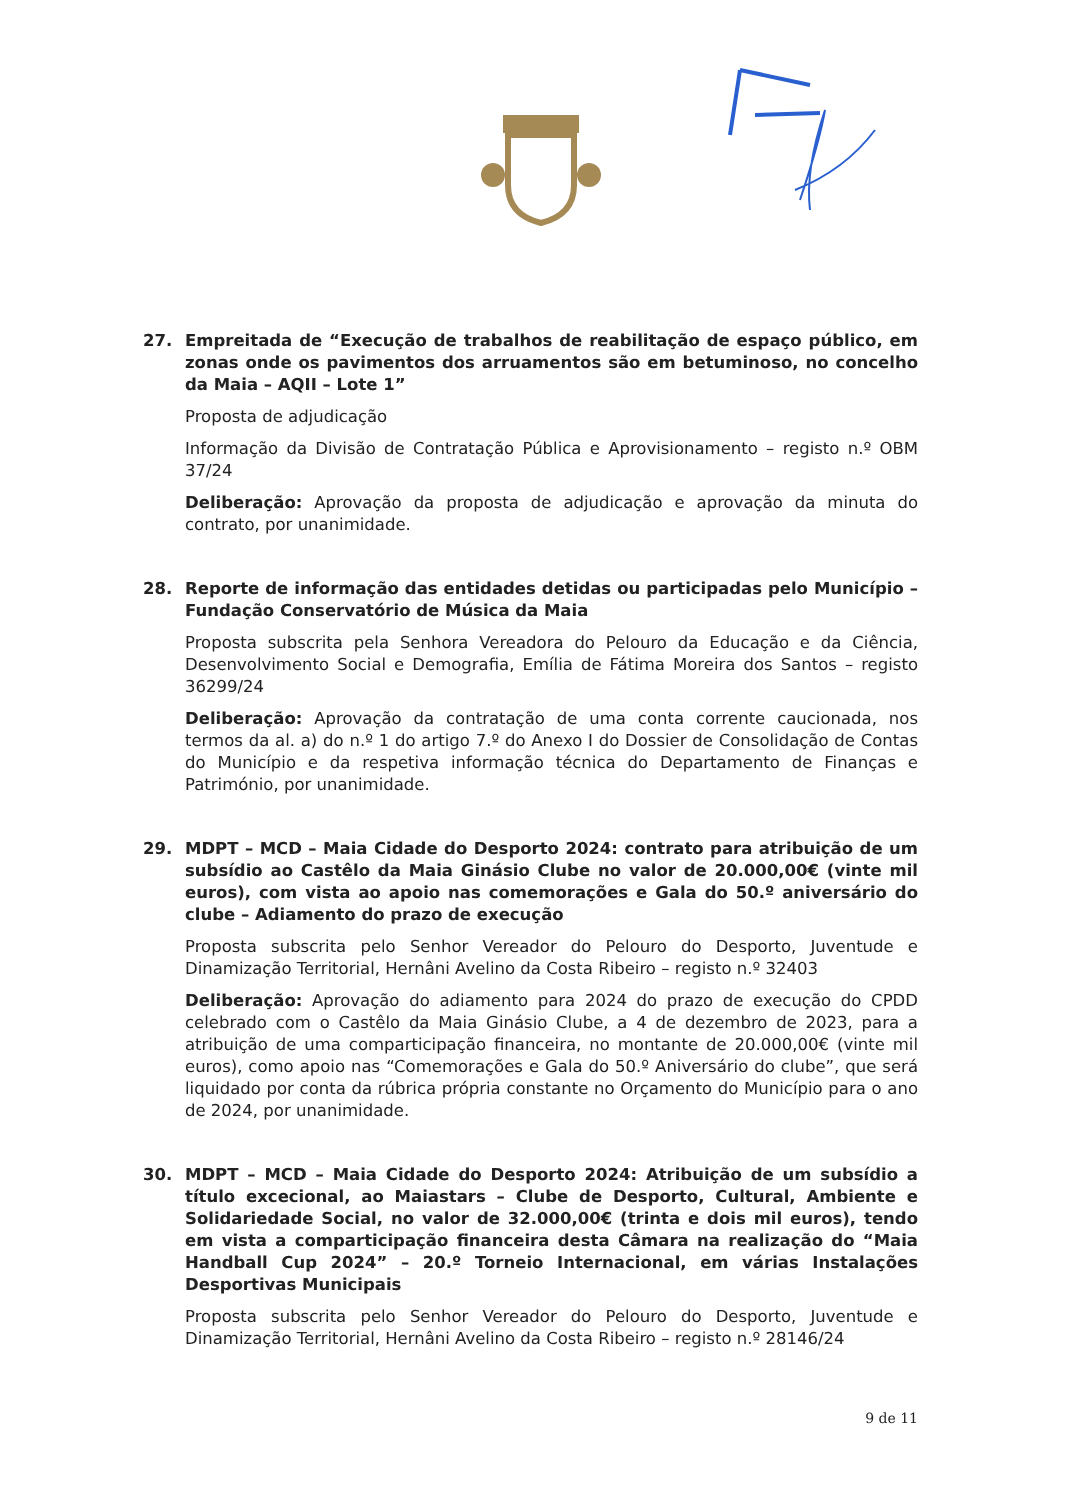27. Empreitada de “Execução de trabalhos de reabilitação de espaço público, em zonas onde os pavimentos dos arruamentos são em betuminoso, no concelho da Maia – AQII – Lote 1”
Proposta de adjudicação
Informação da Divisão de Contratação Pública e Aprovisionamento – registo n.º OBM 37/24
Deliberação: Aprovação da proposta de adjudicação e aprovação da minuta do contrato, por unanimidade.
28. Reporte de informação das entidades detidas ou participadas pelo Município – Fundação Conservatório de Música da Maia
Proposta subscrita pela Senhora Vereadora do Pelouro da Educação e da Ciência, Desenvolvimento Social e Demografia, Emília de Fátima Moreira dos Santos – registo 36299/24
Deliberação: Aprovação da contratação de uma conta corrente caucionada, nos termos da al. a) do n.º 1 do artigo 7.º do Anexo I do Dossier de Consolidação de Contas do Município e da respetiva informação técnica do Departamento de Finanças e Património, por unanimidade.
29. MDPT – MCD – Maia Cidade do Desporto 2024: contrato para atribuição de um subsídio ao Castêlo da Maia Ginásio Clube no valor de 20.000,00€ (vinte mil euros), com vista ao apoio nas comemorações e Gala do 50.º aniversário do clube – Adiamento do prazo de execução
Proposta subscrita pelo Senhor Vereador do Pelouro do Desporto, Juventude e Dinamização Territorial, Hernâni Avelino da Costa Ribeiro – registo n.º 32403
Deliberação: Aprovação do adiamento para 2024 do prazo de execução do CPDD celebrado com o Castêlo da Maia Ginásio Clube, a 4 de dezembro de 2023, para a atribuição de uma comparticipação financeira, no montante de 20.000,00€ (vinte mil euros), como apoio nas “Comemorações e Gala do 50.º Aniversário do clube”, que será liquidado por conta da rúbrica própria constante no Orçamento do Município para o ano de 2024, por unanimidade.
30. MDPT – MCD – Maia Cidade do Desporto 2024: Atribuição de um subsídio a título excecional, ao Maiastars – Clube de Desporto, Cultural, Ambiente e Solidariedade Social, no valor de 32.000,00€ (trinta e dois mil euros), tendo em vista a comparticipação financeira desta Câmara na realização do “Maia Handball Cup 2024” – 20.º Torneio Internacional, em várias Instalações Desportivas Municipais
Proposta subscrita pelo Senhor Vereador do Pelouro do Desporto, Juventude e Dinamização Territorial, Hernâni Avelino da Costa Ribeiro – registo n.º 28146/24
9 de 11